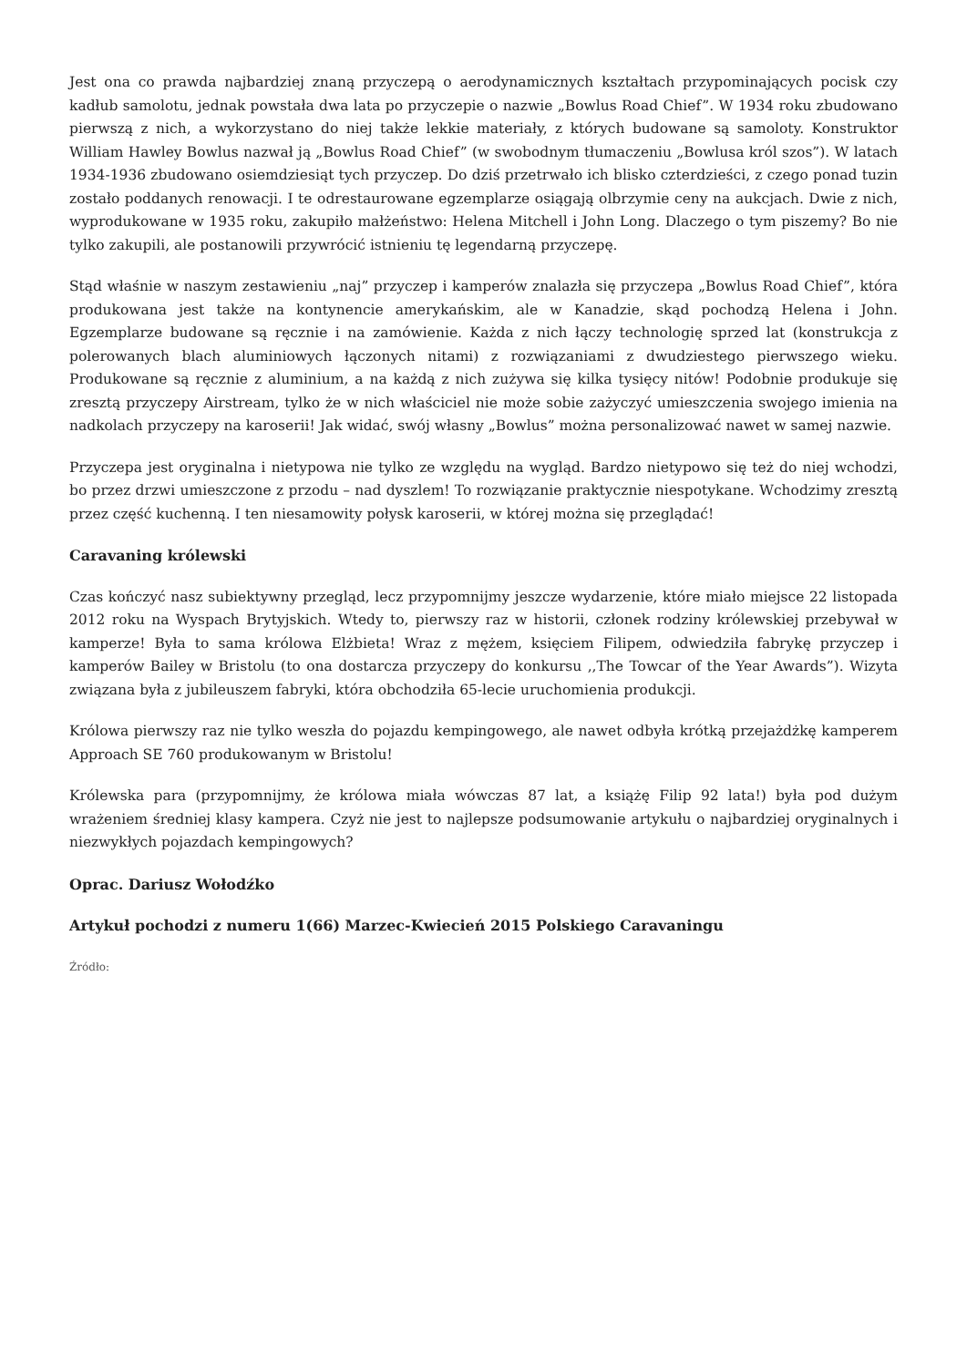Jest ona co prawda najbardziej znaną przyczepą o aerodynamicznych kształtach przypominających pocisk czy kadłub samolotu, jednak powstała dwa lata po przyczepie o nazwie „Bowlus Road Chief”. W 1934 roku zbudowano pierwszą z nich, a wykorzystano do niej także lekkie materiały, z których budowane są samoloty. Konstruktor William Hawley Bowlus nazwał ją „Bowlus Road Chief” (w swobodnym tłumaczeniu „Bowlusa król szos”). W latach 1934-1936 zbudowano osiemdziesiąt tych przyczep. Do dziś przetrwało ich blisko czterdzieści, z czego ponad tuzin zostało poddanych renowacji. I te odrestaurowane egzemplarze osiągają olbrzymie ceny na aukcjach. Dwie z nich, wyprodukowane w 1935 roku, zakupiło małżeństwo: Helena Mitchell i John Long. Dlaczego o tym piszemy? Bo nie tylko zakupili, ale postanowili przywrócić istnieniu tę legendarną przyczepę.
Stąd właśnie w naszym zestawieniu „naj” przyczep i kamperów znalazła się przyczepa „Bowlus Road Chief”, która produkowana jest także na kontynencie amerykańskim, ale w Kanadzie, skąd pochodzą Helena i John. Egzemplarze budowane są ręcznie i na zamówienie. Każda z nich łączy technologię sprzed lat (konstrukcja z polerowanych blach aluminiowych łączonych nitami) z rozwiązaniami z dwudziestego pierwszego wieku. Produkowane są ręcznie z aluminium, a na każdą z nich zużywa się kilka tysięcy nitów! Podobnie produkuje się zresztą przyczepy Airstream, tylko że w nich właściciel nie może sobie zażyczyć umieszczenia swojego imienia na nadkolach przyczepy na karoserii! Jak widać, swój własny „Bowlus” można personalizować nawet w samej nazwie.
Przyczepa jest oryginalna i nietypowa nie tylko ze względu na wygląd. Bardzo nietypowo się też do niej wchodzi, bo przez drzwi umieszczone z przodu – nad dyszlem! To rozwiązanie praktycznie niespotykane. Wchodzimy zresztą przez część kuchenną. I ten niesamowity połysk karoserii, w której można się przeglądać!
Caravaning królewski
Czas kończyć nasz subiektywny przegląd, lecz przypomnijmy jeszcze wydarzenie, które miało miejsce 22 listopada 2012 roku na Wyspach Brytyjskich. Wtedy to, pierwszy raz w historii, członek rodziny królewskiej przebywał w kamperze! Była to sama królowa Elżbieta! Wraz z mężem, księciem Filipem, odwiedziła fabrykę przyczep i kamperów Bailey w Bristolu (to ona dostarcza przyczepy do konkursu ,,The Towcar of the Year Awards”). Wizyta związana była z jubileuszem fabryki, która obchodziła 65-lecie uruchomienia produkcji.
Królowa pierwszy raz nie tylko weszła do pojazdu kempingowego, ale nawet odbyła krótką przejażdżkę kamperem Approach SE 760 produkowanym w Bristolu!
Królewska para (przypomnijmy, że królowa miała wówczas 87 lat, a książę Filip 92 lata!) była pod dużym wrażeniem średniej klasy kampera. Czyż nie jest to najlepsze podsumowanie artykułu o najbardziej oryginalnych i niezwykłych pojazdach kempingowych?
Oprac. Dariusz Wołodźko
Artykuł pochodzi z numeru 1(66) Marzec-Kwiecień 2015 Polskiego Caravaningu
Źródło: